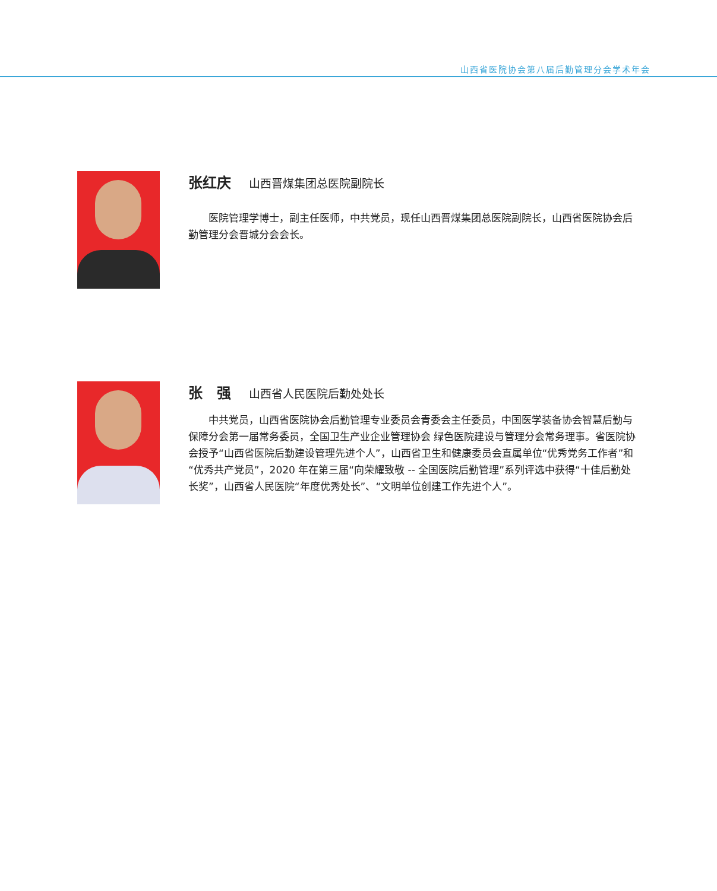山西省医院协会第八届后勤管理分会学术年会
张红庆 山西晋煤集团总医院副院长
医院管理学博士，副主任医师，中共党员，现任山西晋煤集团总医院副院长，山西省医院协会后勤管理分会晋城分会会长。
张　强 山西省人民医院后勤处处长
中共党员，山西省医院协会后勤管理专业委员会青委会主任委员，中国医学装备协会智慧后勤与保障分会第一届常务委员，全国卫生产业企业管理协会 绿色医院建设与管理分会常务理事。省医院协会授予“山西省医院后勤建设管理先进个人”，山西省卫生和健康委员会直属单位“优秀党务工作者”和“优秀共产党员”，2020 年在第三届“向荣耀致敬 -- 全国医院后勤管理”系列评选中获得“十佳后勤处长奖”，山西省人民医院“年度优秀处长”、“文明单位创建工作先进个人”。